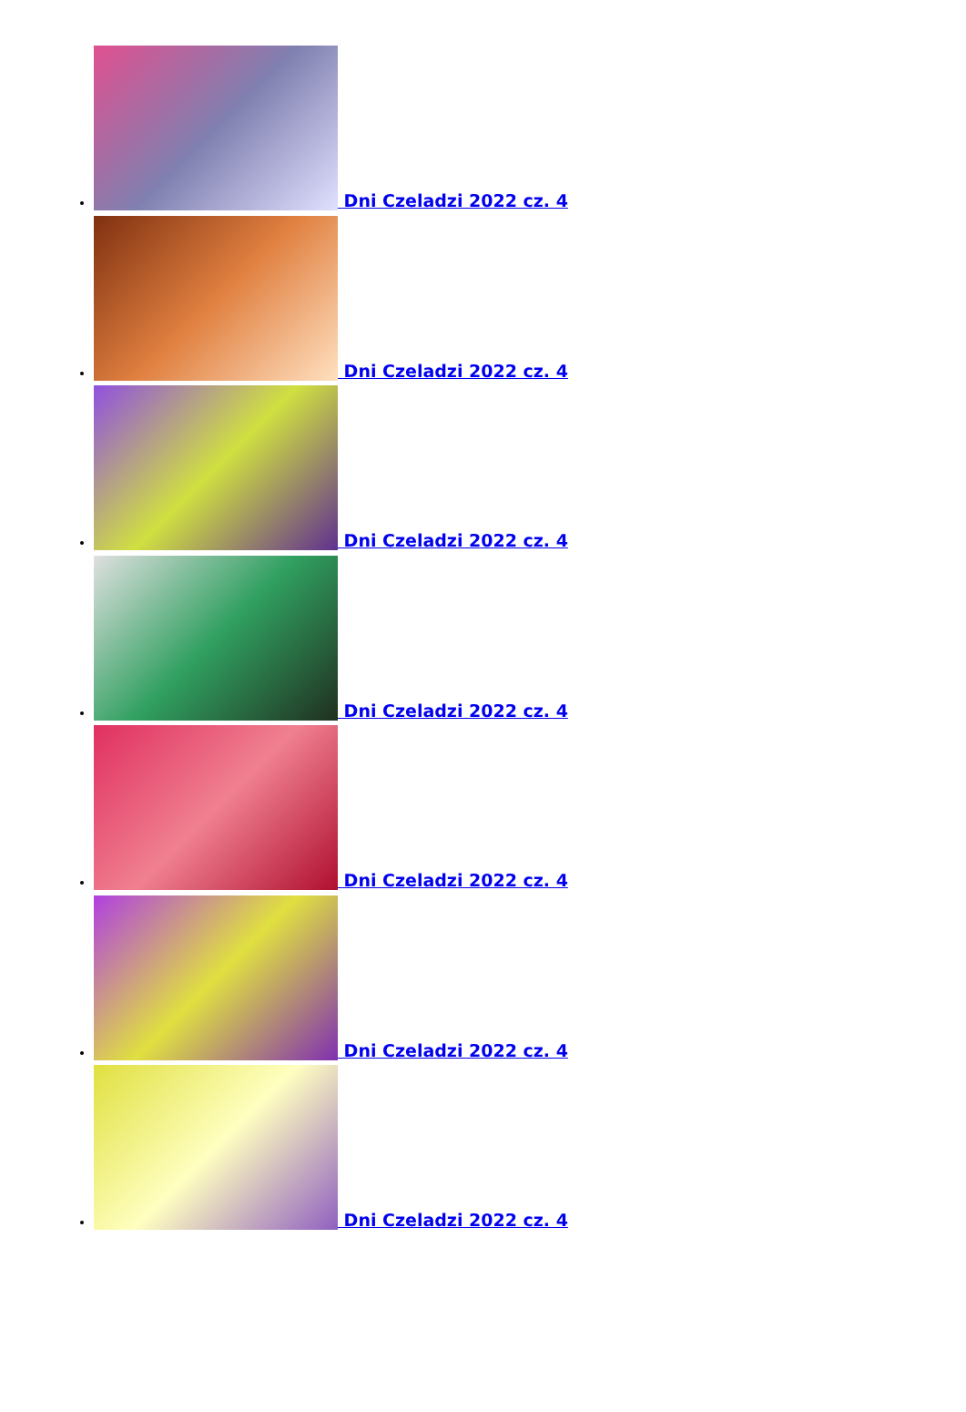Dni Czeladzi 2022 cz. 4
Dni Czeladzi 2022 cz. 4
Dni Czeladzi 2022 cz. 4
Dni Czeladzi 2022 cz. 4
Dni Czeladzi 2022 cz. 4
Dni Czeladzi 2022 cz. 4
Dni Czeladzi 2022 cz. 4